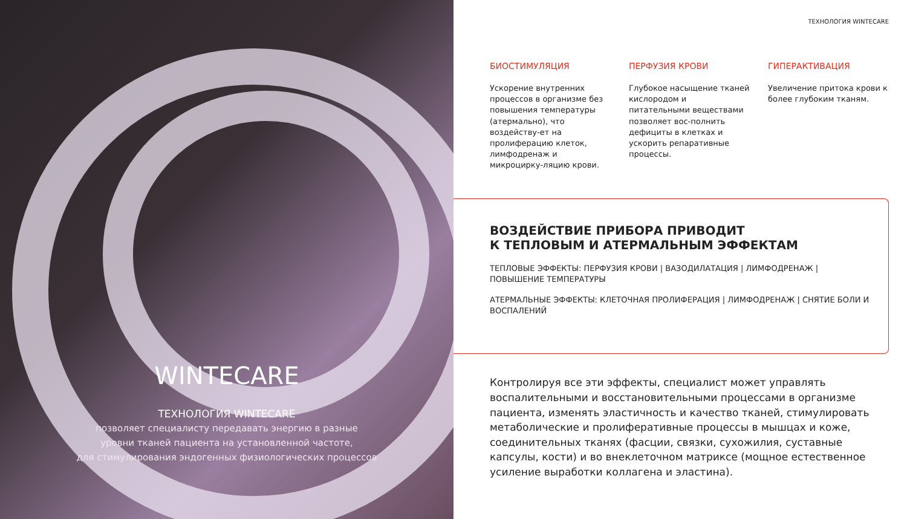WINTECARE
ТЕХНОЛОГИЯ WINTECARE
позволяет специалисту передавать энергию в разные
уровни тканей пациента на установленной частоте,
для стимулирования эндогенных физиологических процессов
ТЕХНОЛОГИЯ WINTECARE
БИОСТИМУЛЯЦИЯ
Ускорение внутренних процессов в организме без повышения температуры (атермально), что воздейству-ет на пролиферацию клеток, лимфодренаж и микроцирку-ляцию крови.
ПЕРФУЗИЯ КРОВИ
Глубокое насыщение тканей кислородом и питательными веществами позволяет вос-полнить дефициты в клетках и ускорить репаративные процессы.
ГИПЕРАКТИВАЦИЯ
Увеличение притока крови к более глубоким тканям.
ВОЗДЕЙСТВИЕ ПРИБОРА ПРИВОДИТ
К ТЕПЛОВЫМ И АТЕРМАЛЬНЫМ ЭФФЕКТАМ
ТЕПЛОВЫЕ ЭФФЕКТЫ: ПЕРФУЗИЯ КРОВИ | ВАЗОДИЛАТАЦИЯ | ЛИМФОДРЕНАЖ | ПОВЫШЕНИЕ ТЕМПЕРАТУРЫ
АТЕРМАЛЬНЫЕ ЭФФЕКТЫ: КЛЕТОЧНАЯ ПРОЛИФЕРАЦИЯ | ЛИМФОДРЕНАЖ | СНЯТИЕ БОЛИ И ВОСПАЛЕНИЙ
Контролируя все эти эффекты, специалист может управлять воспалительными и восстановительными процессами в организме пациента, изменять эластичность и качество тканей, стимулировать метаболические и пролиферативные процессы в мышцах и коже, соединительных тканях (фасции, связки, сухожилия, суставные капсулы, кости) и во внеклеточном матриксе (мощное естественное усиление выработки коллагена и эластина).